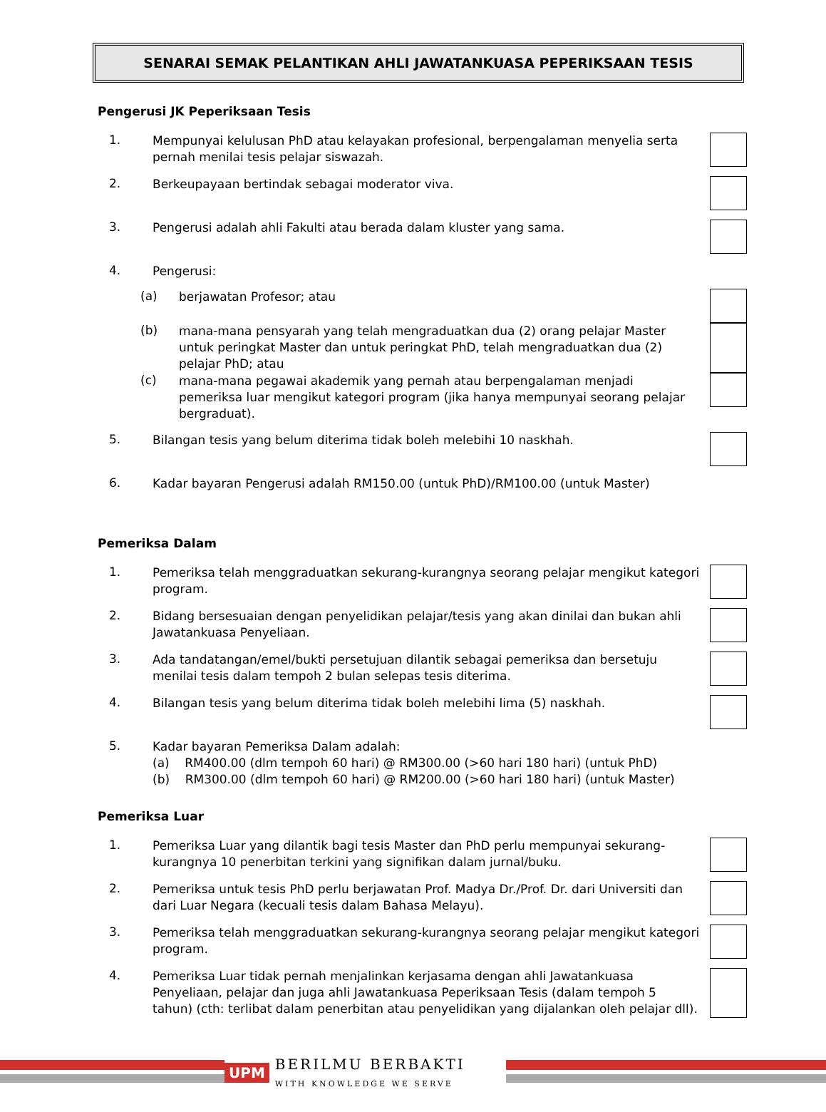SENARAI SEMAK PELANTIKAN AHLI JAWATANKUASA PEPERIKSAAN TESIS
Pengerusi JK Peperiksaan Tesis
1.
Mempunyai kelulusan PhD atau kelayakan profesional, berpengalaman menyelia serta pernah menilai tesis pelajar siswazah.
2.
Berkeupayaan bertindak sebagai moderator viva.
3.
Pengerusi adalah ahli Fakulti atau berada dalam kluster yang sama.
4.
Pengerusi:
(a)
berjawatan Profesor; atau
(b)
mana-mana pensyarah yang telah mengraduatkan dua (2) orang pelajar Master untuk peringkat Master dan untuk peringkat PhD, telah mengraduatkan dua (2) pelajar PhD; atau
(c)
mana-mana pegawai akademik yang pernah atau berpengalaman menjadi pemeriksa luar mengikut kategori program (jika hanya mempunyai seorang pelajar bergraduat).
5.
Bilangan tesis yang belum diterima tidak boleh melebihi 10 naskhah.
6.
Kadar bayaran Pengerusi adalah RM150.00 (untuk PhD)/RM100.00 (untuk Master)
Pemeriksa Dalam
1.
Pemeriksa telah menggraduatkan sekurang-kurangnya seorang pelajar mengikut kategori program.
2.
Bidang bersesuaian dengan penyelidikan pelajar/tesis yang akan dinilai dan bukan ahli Jawatankuasa Penyeliaan.
3.
Ada tandatangan/emel/bukti persetujuan dilantik sebagai pemeriksa dan bersetuju menilai tesis dalam tempoh 2 bulan selepas tesis diterima.
4.
Bilangan tesis yang belum diterima tidak boleh melebihi lima (5) naskhah.
5.
Kadar bayaran Pemeriksa Dalam adalah:
(a) RM400.00 (dlm tempoh 60 hari) @ RM300.00 (>60 hari 180 hari) (untuk PhD)
(b) RM300.00 (dlm tempoh 60 hari) @ RM200.00 (>60 hari 180 hari) (untuk Master)
Pemeriksa Luar
1.
Pemeriksa Luar yang dilantik bagi tesis Master dan PhD perlu mempunyai sekurang-kurangnya 10 penerbitan terkini yang signifikan dalam jurnal/buku.
2.
Pemeriksa untuk tesis PhD perlu berjawatan Prof. Madya Dr./Prof. Dr. dari Universiti dan dari Luar Negara (kecuali tesis dalam Bahasa Melayu).
3.
Pemeriksa telah menggraduatkan sekurang-kurangnya seorang pelajar mengikut kategori program.
4.
Pemeriksa Luar tidak pernah menjalinkan kerjasama dengan ahli Jawatankuasa Penyeliaan, pelajar dan juga ahli Jawatankuasa Peperiksaan Tesis (dalam tempoh 5 tahun) (cth: terlibat dalam penerbitan atau penyelidikan yang dijalankan oleh pelajar dll).
UPM BERILMU BERBAKTI
WITH KNOWLEDGE WE SERVE